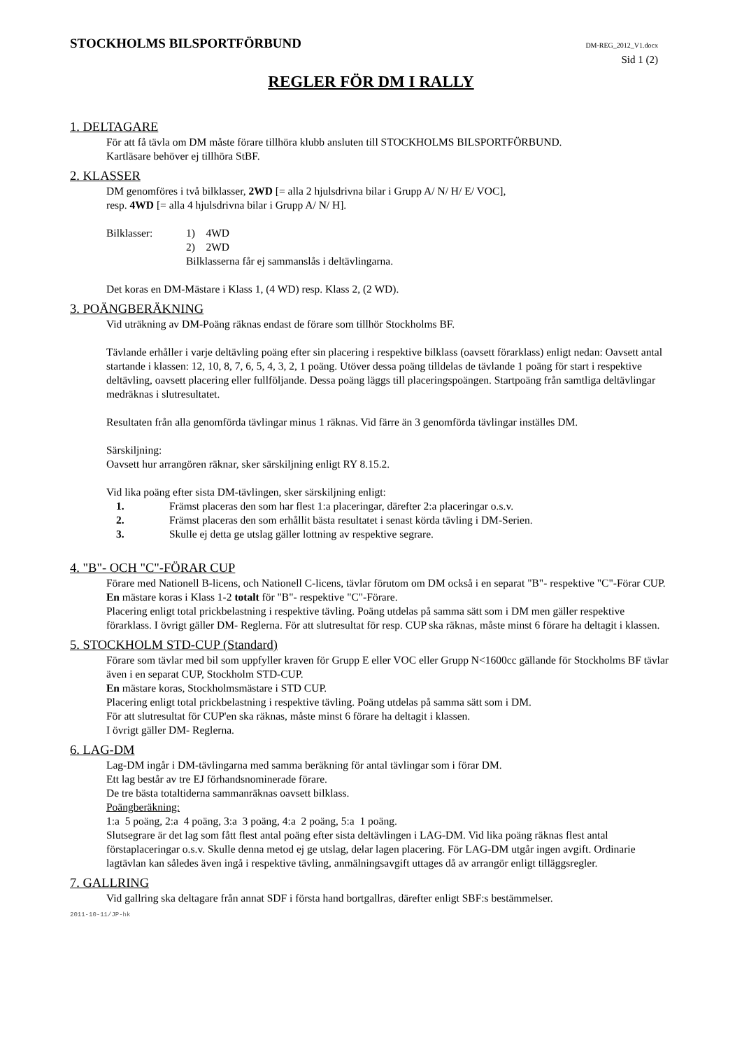STOCKHOLMS BILSPORTFÖRBUND
DM-REG_2012_V1.docx
Sid 1 (2)
REGLER FÖR DM I RALLY
1. DELTAGARE
För att få tävla om DM måste förare tillhöra klubb ansluten till STOCKHOLMS BILSPORTFÖRBUND.
Kartläsare behöver ej tillhöra StBF.
2. KLASSER
DM genomföres i två bilklasser, 2WD [= alla 2 hjulsdrivna bilar i Grupp A/ N/ H/ E/ VOC],
resp. 4WD [= alla 4 hjulsdrivna bilar i Grupp A/ N/ H].
Bilklasser: 1) 4WD
2) 2WD
Bilklasserna får ej sammanslås i deltävlingarna.
Det koras en DM-Mästare i Klass 1, (4 WD) resp. Klass 2, (2 WD).
3. POÄNGBERÄKNING
Vid uträkning av DM-Poäng räknas endast de förare som tillhör Stockholms BF.
Tävlande erhåller i varje deltävling poäng efter sin placering i respektive bilklass (oavsett förarklass) enligt nedan: Oavsett antal startande i klassen: 12, 10, 8, 7, 6, 5, 4, 3, 2, 1 poäng. Utöver dessa poäng tilldelas de tävlande 1 poäng för start i respektive deltävling, oavsett placering eller fullföljande. Dessa poäng läggs till placeringspoängen. Startpoäng från samtliga deltävlingar medräknas i slutresultatet.
Resultaten från alla genomförda tävlingar minus 1 räknas. Vid färre än 3 genomförda tävlingar inställes DM.
Särskiljning:
Oavsett hur arrangören räknar, sker särskiljning enligt RY 8.15.2.
Vid lika poäng efter sista DM-tävlingen, sker särskiljning enligt:
1. Främst placeras den som har flest 1:a placeringar, därefter 2:a placeringar o.s.v.
2. Främst placeras den som erhållit bästa resultatet i senast körda tävling i DM-Serien.
3. Skulle ej detta ge utslag gäller lottning av respektive segrare.
4. "B"- OCH "C"-FÖRAR CUP
Förare med Nationell B-licens, och Nationell C-licens, tävlar förutom om DM också i en separat "B"- respektive "C"-Förar CUP.
En mästare koras i Klass 1-2 totalt för "B"- respektive "C"-Förare.
Placering enligt total prickbelastning i respektive tävling. Poäng utdelas på samma sätt som i DM men gäller respektive förarklass. I övrigt gäller DM- Reglerna. För att slutresultat för resp. CUP ska räknas, måste minst 6 förare ha deltagit i klassen.
5. STOCKHOLM STD-CUP (Standard)
Förare som tävlar med bil som uppfyller kraven för Grupp E eller VOC eller Grupp N<1600cc gällande för Stockholms BF tävlar även i en separat CUP, Stockholm STD-CUP.
En mästare koras, Stockholmsmästare i STD CUP.
Placering enligt total prickbelastning i respektive tävling. Poäng utdelas på samma sätt som i DM.
För att slutresultat för CUP'en ska räknas, måste minst 6 förare ha deltagit i klassen.
I övrigt gäller DM- Reglerna.
6. LAG-DM
Lag-DM ingår i DM-tävlingarna med samma beräkning för antal tävlingar som i förar DM.
Ett lag består av tre EJ förhandsnominerade förare.
De tre bästa totaltiderna sammanräknas oavsett bilklass.
Poängberäkning:
1:a 5 poäng, 2:a 4 poäng, 3:a 3 poäng, 4:a 2 poäng, 5:a 1 poäng.
Slutsegrare är det lag som fått flest antal poäng efter sista deltävlingen i LAG-DM. Vid lika poäng räknas flest antal förstaplaceringar o.s.v. Skulle denna metod ej ge utslag, delar lagen placering. För LAG-DM utgår ingen avgift. Ordinarie lagtävlan kan således även ingå i respektive tävling, anmälningsavgift uttages då av arrangör enligt tilläggsregler.
7. GALLRING
Vid gallring ska deltagare från annat SDF i första hand bortgallras, därefter enligt SBF:s bestämmelser.
2011-10-11/JP-hk